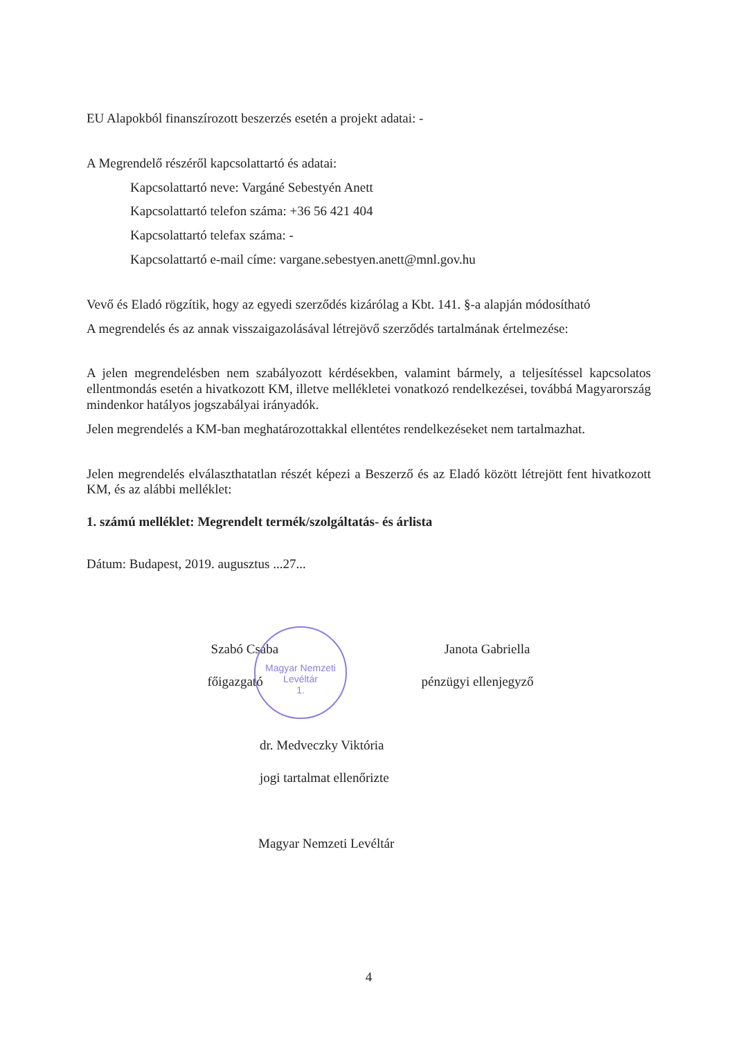EU Alapokból finanszírozott beszerzés esetén a projekt adatai: -
A Megrendelő részéről kapcsolattartó és adatai:
Kapcsolattartó neve: Vargáné Sebestyén Anett
Kapcsolattartó telefon száma: +36 56 421 404
Kapcsolattartó telefax száma: -
Kapcsolattartó e-mail címe: vargane.sebestyen.anett@mnl.gov.hu
Vevő és Eladó rögzítik, hogy az egyedi szerződés kizárólag a Kbt. 141. §-a alapján módosítható
A megrendelés és az annak visszaigazolásával létrejövő szerződés tartalmának értelmezése:
A jelen megrendelésben nem szabályozott kérdésekben, valamint bármely, a teljesítéssel kapcsolatos ellentmondás esetén a hivatkozott KM, illetve mellékletei vonatkozó rendelkezései, továbbá Magyarország mindenkor hatályos jogszabályai irányadók.
Jelen megrendelés a KM-ban meghatározottakkal ellentétes rendelkezéseket nem tartalmazhat.
Jelen megrendelés elválaszthatatlan részét képezi a Beszerző és az Eladó között létrejött fent hivatkozott KM, és az alábbi melléklet:
1. számú melléklet: Megrendelt termék/szolgáltatás- és árlista
Dátum: Budapest, 2019. augusztus ...27...
Szabó Csaba Janota Gabriella
főigazgató pénzügyi ellenjegyző
dr. Medveczky Viktória
jogi tartalmat ellenőrizte
Magyar Nemzeti Levéltár
4
Magyar Nemzeti Levéltár
1.